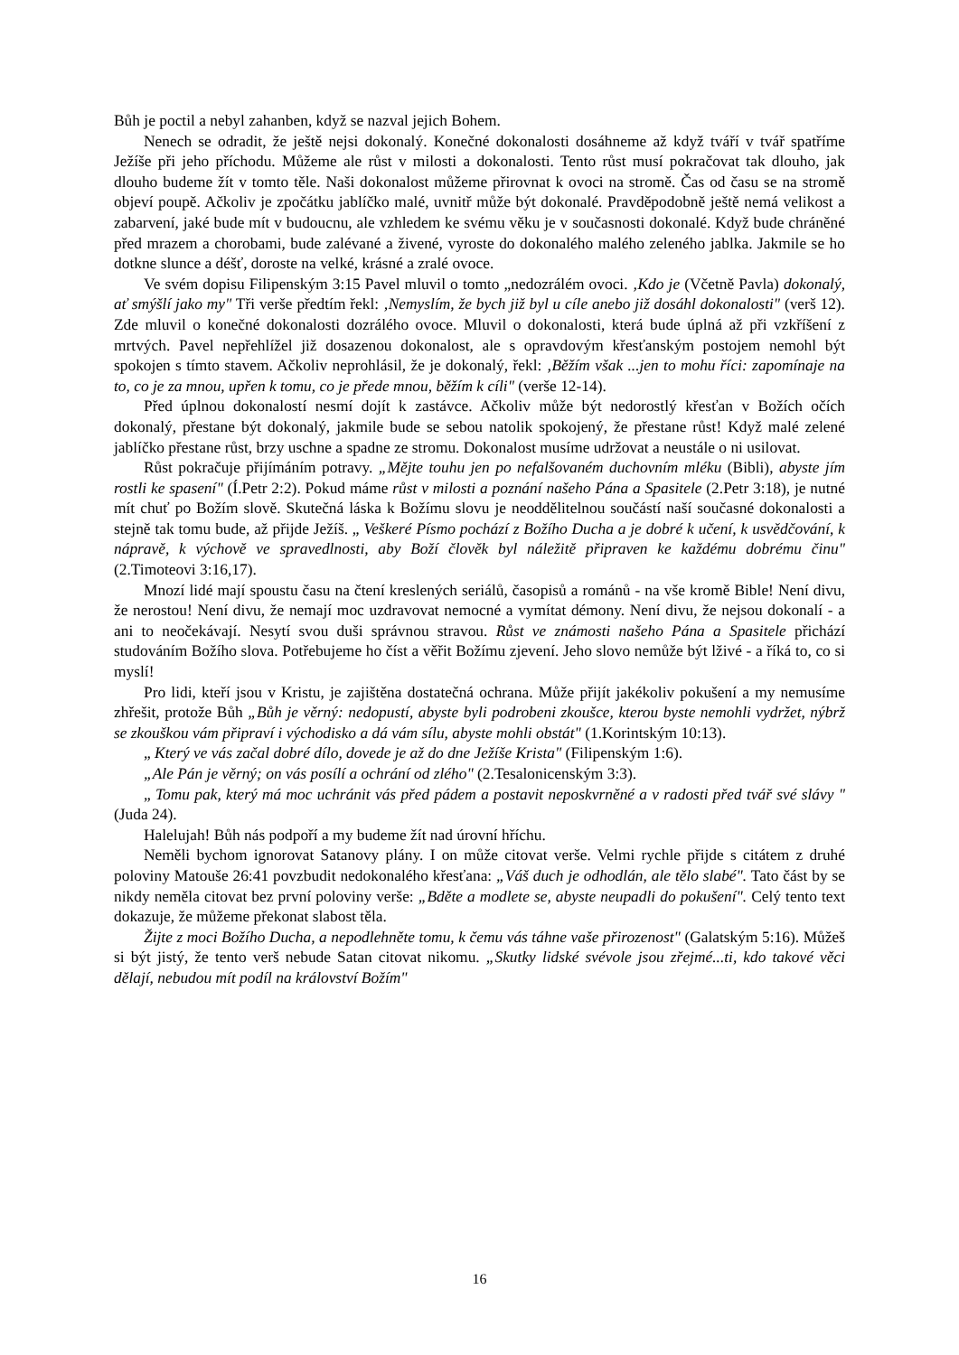Bůh je poctil a nebyl zahanben, když se nazval jejich Bohem.
Nenech se odradit, že ještě nejsi dokonalý. Konečné dokonalosti dosáhneme až když tváří v tvář spatříme Ježíše při jeho příchodu. Můžeme ale růst v milosti a dokonalosti. Tento růst musí pokračovat tak dlouho, jak dlouho budeme žít v tomto těle. Naši dokonalost můžeme přirovnat k ovoci na stromě. Čas od času se na stromě objeví poupě. Ačkoliv je zpočátku jablíčko malé, uvnitř může být dokonalé. Pravděpodobně ještě nemá velikost a zabarvení, jaké bude mít v budoucnu, ale vzhledem ke svému věku je v současnosti dokonalé. Když bude chráněné před mrazem a chorobami, bude zalévané a živené, vyroste do dokonalého malého zeleného jablka. Jakmile se ho dotkne slunce a déšť, doroste na velké, krásné a zralé ovoce.
Ve svém dopisu Filipenským 3:15 Pavel mluvil o tomto „nedozrálém ovoci. ‚Kdo je (Včetně Pavla) dokonalý, ať smýšlí jako my" Tři verše předtím řekl: ‚Nemyslím, že bych již byl u cíle anebo již dosáhl dokonalosti" (verš 12). Zde mluvil o konečné dokonalosti dozrálého ovoce. Mluvil o dokonalosti, která bude úplná až při vzkříšení z mrtvých. Pavel nepřehlížel již dosazenou dokonalost, ale s opravdovým křesťanským postojem nemohl být spokojen s tímto stavem. Ačkoliv neprohlásil, že je dokonalý, řekl: ‚Běžím však ...jen to mohu říci: zapomínaje na to, co je za mnou, upřen k tomu, co je přede mnou, běžím k cíli" (verše 12-14).
Před úplnou dokonalostí nesmí dojít k zastávce. Ačkoliv může být nedorostlý křesťan v Božích očích dokonalý, přestane být dokonalý, jakmile bude se sebou natolik spokojený, že přestane růst! Když malé zelené jablíčko přestane růst, brzy uschne a spadne ze stromu. Dokonalost musíme udržovat a neustále o ni usilovat.
Růst pokračuje přijímáním potravy. „Mějte touhu jen po nefalšovaném duchovním mléku (Bibli), abyste jím rostli ke spasení" (Í.Petr 2:2). Pokud máme růst v milosti a poznání našeho Pána a Spasitele (2.Petr 3:18), je nutné mít chuť po Božím slově. Skutečná láska k Božímu slovu je neoddělitelnou součástí naší současné dokonalosti a stejně tak tomu bude, až přijde Ježíš. „ Veškeré Písmo pochází z Božího Ducha a je dobré k učení, k usvědčování, k nápravě, k výchově ve spravedlnosti, aby Boží člověk byl náležitě připraven ke každému dobrému činu" (2.Timoteovi 3:16,17).
Mnozí lidé mají spoustu času na čtení kreslených seriálů, časopisů a románů - na vše kromě Bible! Není divu, že nerostou! Není divu, že nemají moc uzdravovat nemocné a vymítat démony. Není divu, že nejsou dokonalí - a ani to neočekávají. Nesytí svou duši správnou stravou. Růst ve známosti našeho Pána a Spasitele přichází studováním Božího slova. Potřebujeme ho číst a věřit Božímu zjevení. Jeho slovo nemůže být lživé - a říká to, co si myslí!
Pro lidi, kteří jsou v Kristu, je zajištěna dostatečná ochrana. Může přijít jakékoliv pokušení a my nemusíme zhřešit, protože Bůh „Bůh je věrný: nedopustí, abyste byli podrobeni zkoušce, kterou byste nemohli vydržet, nýbrž se zkouškou vám připraví i východisko a dá vám sílu, abyste mohli obstát" (1.Korintským 10:13).
„ Který ve vás začal dobré dílo, dovede je až do dne Ježíše Krista" (Filipenským 1:6).
„Ale Pán je věrný; on vás posílí a ochrání od zlého" (2.Tesalonicenským 3:3).
„ Tomu pak, který má moc uchránit vás před pádem a postavit neposkvrněné a v radosti před tvář své slávy " (Juda 24).
Halelujah! Bůh nás podpoří a my budeme žít nad úrovní hříchu.
Neměli bychom ignorovat Satanovy plány. I on může citovat verše. Velmi rychle přijde s citátem z druhé poloviny Matouše 26:41 povzbudit nedokonalého křesťana: „Váš duch je odhodlán, ale tělo slabé". Tato část by se nikdy neměla citovat bez první poloviny verše: „Bděte a modlete se, abyste neupadli do pokušení". Celý tento text dokazuje, že můžeme překonat slabost těla.
Žijte z moci Božího Ducha, a nepodlehněte tomu, k čemu vás táhne vaše přirozenost" (Galatským 5:16). Můžeš si být jistý, že tento verš nebude Satan citovat nikomu. „Skutky lidské svévole jsou zřejmé...ti, kdo takové věci dělají, nebudou mít podíl na království Božím"
16